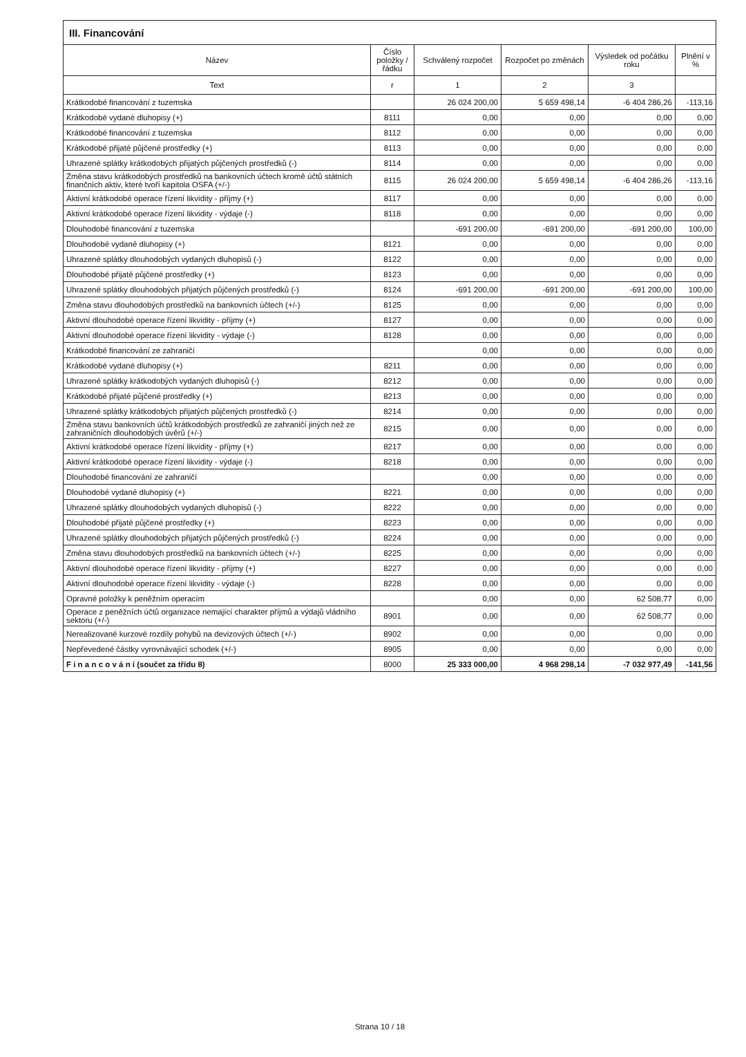| III. Financování | | | | | |
| --- | --- | --- | --- | --- | --- |
| Název | Číslo položky / řádku | Schválený rozpočet | Rozpočet po změnách | Výsledek od počátku roku | Plnění v % |
| Text | r | 1 | 2 | 3 | |
| Krátkodobé financování z tuzemska | | 26 024 200,00 | 5 659 498,14 | -6 404 286,26 | -113,16 |
| Krátkodobé vydané dluhopisy (+) | 8111 | 0,00 | 0,00 | 0,00 | 0,00 |
| Krátkodobé financování z tuzemska | 8112 | 0,00 | 0,00 | 0,00 | 0,00 |
| Krátkodobé přijaté půjčené prostředky (+) | 8113 | 0,00 | 0,00 | 0,00 | 0,00 |
| Uhrazené splátky krátkodobých přijatých půjčených prostředků (-) | 8114 | 0,00 | 0,00 | 0,00 | 0,00 |
| Změna stavu krátkodobých prostředků na bankovních účtech kromě účtů státních finančních aktiv, které tvoří kapitola OSFA (+/-) | 8115 | 26 024 200,00 | 5 659 498,14 | -6 404 286,26 | -113,16 |
| Aktivní krátkodobé operace řízení likvidity - příjmy (+) | 8117 | 0,00 | 0,00 | 0,00 | 0,00 |
| Aktivní krátkodobé operace řízení likvidity - výdaje (-) | 8118 | 0,00 | 0,00 | 0,00 | 0,00 |
| Dlouhodobé financování z tuzemska | | -691 200,00 | -691 200,00 | -691 200,00 | 100,00 |
| Dlouhodobé vydané dluhopisy (+) | 8121 | 0,00 | 0,00 | 0,00 | 0,00 |
| Uhrazené splátky dlouhodobých vydaných dluhopisů (-) | 8122 | 0,00 | 0,00 | 0,00 | 0,00 |
| Dlouhodobé přijaté půjčené prostředky (+) | 8123 | 0,00 | 0,00 | 0,00 | 0,00 |
| Uhrazené splátky dlouhodobých přijatých půjčených prostředků (-) | 8124 | -691 200,00 | -691 200,00 | -691 200,00 | 100,00 |
| Změna stavu dlouhodobých prostředků na bankovních účtech (+/-) | 8125 | 0,00 | 0,00 | 0,00 | 0,00 |
| Aktivní dlouhodobé operace řízení likvidity - příjmy (+) | 8127 | 0,00 | 0,00 | 0,00 | 0,00 |
| Aktivní dlouhodobé operace řízení likvidity - výdaje (-) | 8128 | 0,00 | 0,00 | 0,00 | 0,00 |
| Krátkodobé financování ze zahraničí | | 0,00 | 0,00 | 0,00 | 0,00 |
| Krátkodobé vydané dluhopisy (+) | 8211 | 0,00 | 0,00 | 0,00 | 0,00 |
| Uhrazené splátky krátkodobých vydaných dluhopisů (-) | 8212 | 0,00 | 0,00 | 0,00 | 0,00 |
| Krátkodobé přijaté půjčené prostředky (+) | 8213 | 0,00 | 0,00 | 0,00 | 0,00 |
| Uhrazené splátky krátkodobých přijatých půjčených prostředků (-) | 8214 | 0,00 | 0,00 | 0,00 | 0,00 |
| Změna stavu bankovních účtů krátkodobých prostředků ze zahraničí jiných než ze zahraničních dlouhodobých úvěrů (+/-) | 8215 | 0,00 | 0,00 | 0,00 | 0,00 |
| Aktivní krátkodobé operace řízení likvidity - příjmy (+) | 8217 | 0,00 | 0,00 | 0,00 | 0,00 |
| Aktivní krátkodobé operace řízení likvidity - výdaje (-) | 8218 | 0,00 | 0,00 | 0,00 | 0,00 |
| Dlouhodobé financování ze zahraničí | | 0,00 | 0,00 | 0,00 | 0,00 |
| Dlouhodobé vydané dluhopisy (+) | 8221 | 0,00 | 0,00 | 0,00 | 0,00 |
| Uhrazené splátky dlouhodobých vydaných dluhopisů (-) | 8222 | 0,00 | 0,00 | 0,00 | 0,00 |
| Dlouhodobé přijaté půjčené prostředky (+) | 8223 | 0,00 | 0,00 | 0,00 | 0,00 |
| Uhrazené splátky dlouhodobých přijatých půjčených prostředků (-) | 8224 | 0,00 | 0,00 | 0,00 | 0,00 |
| Změna stavu dlouhodobých prostředků na bankovních účtech (+/-) | 8225 | 0,00 | 0,00 | 0,00 | 0,00 |
| Aktivní dlouhodobé operace řízení likvidity - příjmy (+) | 8227 | 0,00 | 0,00 | 0,00 | 0,00 |
| Aktivní dlouhodobé operace řízení likvidity - výdaje (-) | 8228 | 0,00 | 0,00 | 0,00 | 0,00 |
| Opravné položky k peněžním operacím | | 0,00 | 0,00 | 62 508,77 | 0,00 |
| Operace z peněžních účtů organizace nemající charakter příjmů a výdajů vládního sektoru (+/-) | 8901 | 0,00 | 0,00 | 62 508,77 | 0,00 |
| Nerealizované kurzové rozdíly pohybů na devizových účtech (+/-) | 8902 | 0,00 | 0,00 | 0,00 | 0,00 |
| Nepřevedené částky vyrovnávající schodek (+/-) | 8905 | 0,00 | 0,00 | 0,00 | 0,00 |
| F i n a n c o v á n í (součet za třídu 8) | 8000 | 25 333 000,00 | 4 968 298,14 | -7 032 977,49 | -141,56 |
Strana 10 / 18